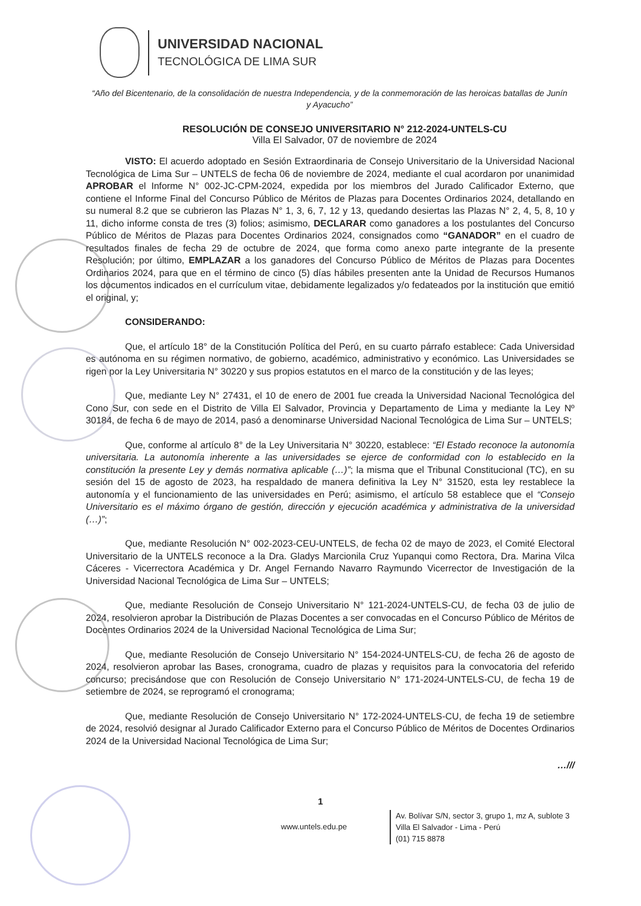UNIVERSIDAD NACIONAL
TECNOLÓGICA DE LIMA SUR
“Año del Bicentenario, de la consolidación de nuestra Independencia, y de la conmemoración de las heroicas batallas de Junín y Ayacucho”
RESOLUCIÓN DE CONSEJO UNIVERSITARIO N° 212-2024-UNTELS-CU
Villa El Salvador, 07 de noviembre de 2024
VISTO: El acuerdo adoptado en Sesión Extraordinaria de Consejo Universitario de la Universidad Nacional Tecnológica de Lima Sur – UNTELS de fecha 06 de noviembre de 2024, mediante el cual acordaron por unanimidad APROBAR el Informe N° 002-JC-CPM-2024, expedida por los miembros del Jurado Calificador Externo, que contiene el Informe Final del Concurso Público de Méritos de Plazas para Docentes Ordinarios 2024, detallando en su numeral 8.2 que se cubrieron las Plazas N° 1, 3, 6, 7, 12 y 13, quedando desiertas las Plazas N° 2, 4, 5, 8, 10 y 11, dicho informe consta de tres (3) folios; asimismo, DECLARAR como ganadores a los postulantes del Concurso Público de Méritos de Plazas para Docentes Ordinarios 2024, consignados como “GANADOR” en el cuadro de resultados finales de fecha 29 de octubre de 2024, que forma como anexo parte integrante de la presente Resolución; por último, EMPLAZAR a los ganadores del Concurso Público de Méritos de Plazas para Docentes Ordinarios 2024, para que en el término de cinco (5) días hábiles presenten ante la Unidad de Recursos Humanos los documentos indicados en el currículum vitae, debidamente legalizados y/o fedateados por la institución que emitió el original, y;
CONSIDERANDO:
Que, el artículo 18° de la Constitución Política del Perú, en su cuarto párrafo establece: Cada Universidad es autónoma en su régimen normativo, de gobierno, académico, administrativo y económico. Las Universidades se rigen por la Ley Universitaria N° 30220 y sus propios estatutos en el marco de la constitución y de las leyes;
Que, mediante Ley N° 27431, el 10 de enero de 2001 fue creada la Universidad Nacional Tecnológica del Cono Sur, con sede en el Distrito de Villa El Salvador, Provincia y Departamento de Lima y mediante la Ley Nº 30184, de fecha 6 de mayo de 2014, pasó a denominarse Universidad Nacional Tecnológica de Lima Sur – UNTELS;
Que, conforme al artículo 8° de la Ley Universitaria N° 30220, establece: “El Estado reconoce la autonomía universitaria. La autonomía inherente a las universidades se ejerce de conformidad con lo establecido en la constitución la presente Ley y demás normativa aplicable (…)”; la misma que el Tribunal Constitucional (TC), en su sesión del 15 de agosto de 2023, ha respaldado de manera definitiva la Ley N° 31520, esta ley restablece la autonomía y el funcionamiento de las universidades en Perú; asimismo, el artículo 58 establece que el “Consejo Universitario es el máximo órgano de gestión, dirección y ejecución académica y administrativa de la universidad (…)”;
Que, mediante Resolución N° 002-2023-CEU-UNTELS, de fecha 02 de mayo de 2023, el Comité Electoral Universitario de la UNTELS reconoce a la Dra. Gladys Marcionila Cruz Yupanqui como Rectora, Dra. Marina Vilca Cáceres - Vicerrectora Académica y Dr. Angel Fernando Navarro Raymundo Vicerrector de Investigación de la Universidad Nacional Tecnológica de Lima Sur – UNTELS;
Que, mediante Resolución de Consejo Universitario N° 121-2024-UNTELS-CU, de fecha 03 de julio de 2024, resolvieron aprobar la Distribución de Plazas Docentes a ser convocadas en el Concurso Público de Méritos de Docentes Ordinarios 2024 de la Universidad Nacional Tecnológica de Lima Sur;
Que, mediante Resolución de Consejo Universitario N° 154-2024-UNTELS-CU, de fecha 26 de agosto de 2024, resolvieron aprobar las Bases, cronograma, cuadro de plazas y requisitos para la convocatoria del referido concurso; precisándose que con Resolución de Consejo Universitario N° 171-2024-UNTELS-CU, de fecha 19 de setiembre de 2024, se reprogramó el cronograma;
Que, mediante Resolución de Consejo Universitario N° 172-2024-UNTELS-CU, de fecha 19 de setiembre de 2024, resolvió designar al Jurado Calificador Externo para el Concurso Público de Méritos de Docentes Ordinarios 2024 de la Universidad Nacional Tecnológica de Lima Sur;
…///
1
www.untels.edu.pe
Av. Bolívar S/N, sector 3, grupo 1, mz A, sublote 3
Villa El Salvador - Lima - Perú
(01) 715 8878